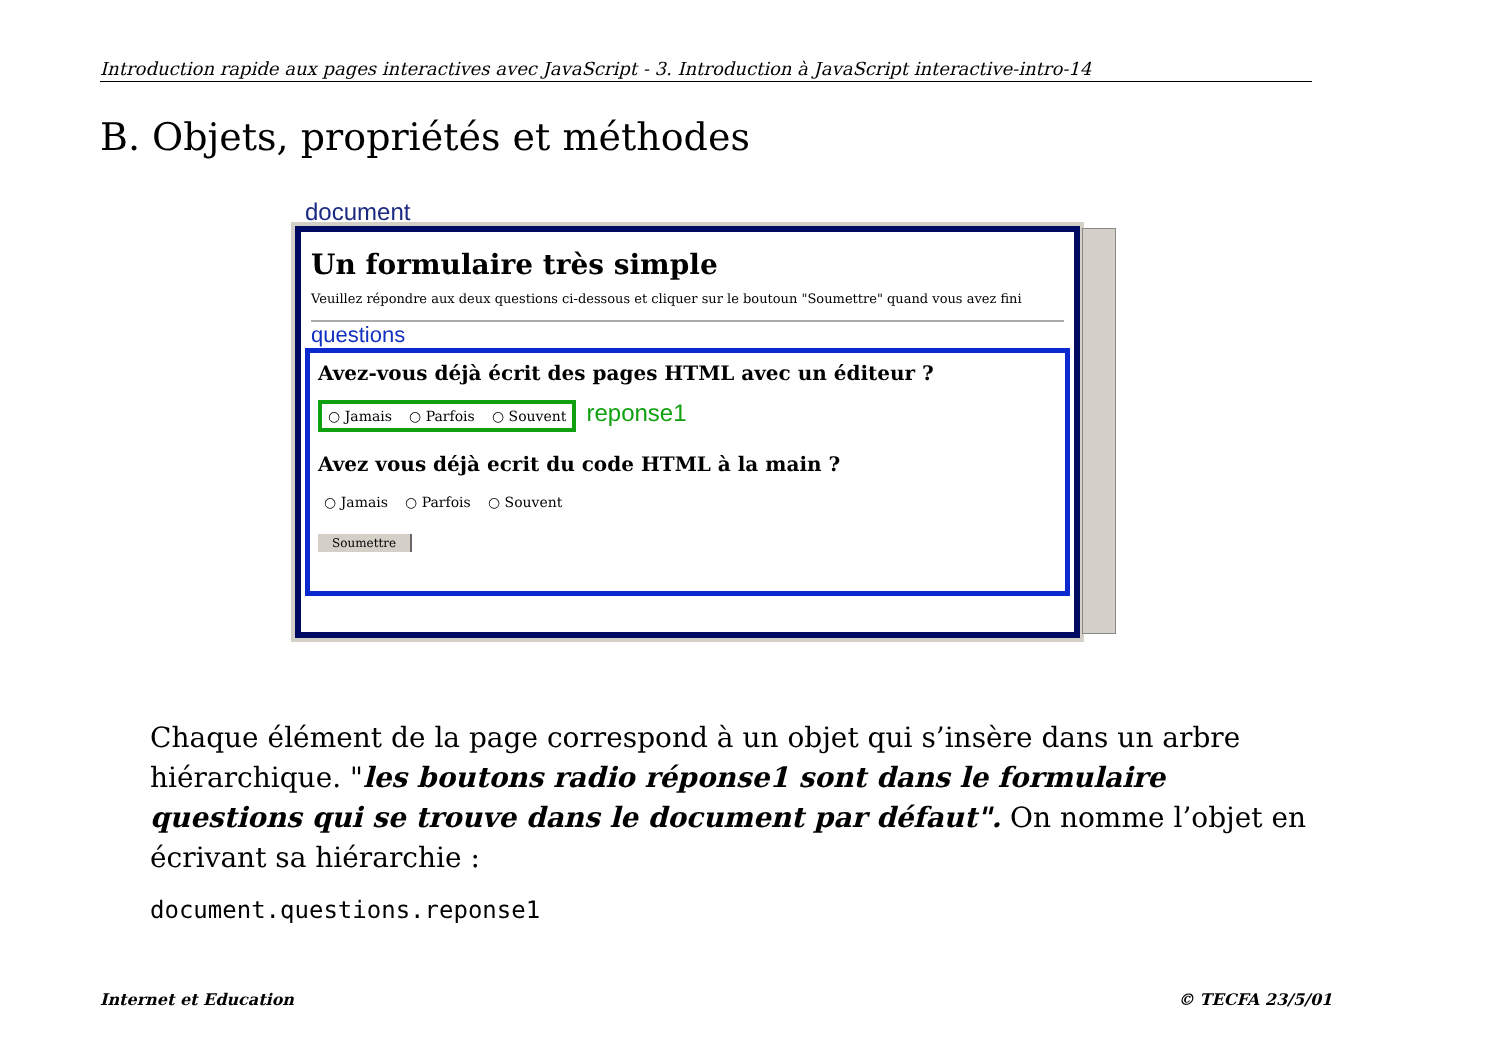Introduction rapide aux pages interactives avec JavaScript - 3. Introduction à JavaScript interactive-intro-14
B. Objets, propriétés et méthodes
document
Un formulaire très simple
Veuillez répondre aux deux questions ci-dessous et cliquer sur le boutoun "Soumettre" quand vous avez fini
questions
Avez-vous déjà écrit des pages HTML avec un éditeur ?
○ Jamais ○ Parfois ○ Souvent reponse1
Avez vous déjà ecrit du code HTML à la main ?
○ Jamais ○ Parfois ○ Souvent
Soumettre
Chaque élément de la page correspond à un objet qui s’insère dans un arbre hiérarchique. "les boutons radio réponse1 sont dans le formulaire questions qui se trouve dans le document par défaut". On nomme l’objet en écrivant sa hiérarchie :
document.questions.reponse1
Internet et Education © TECFA 23/5/01